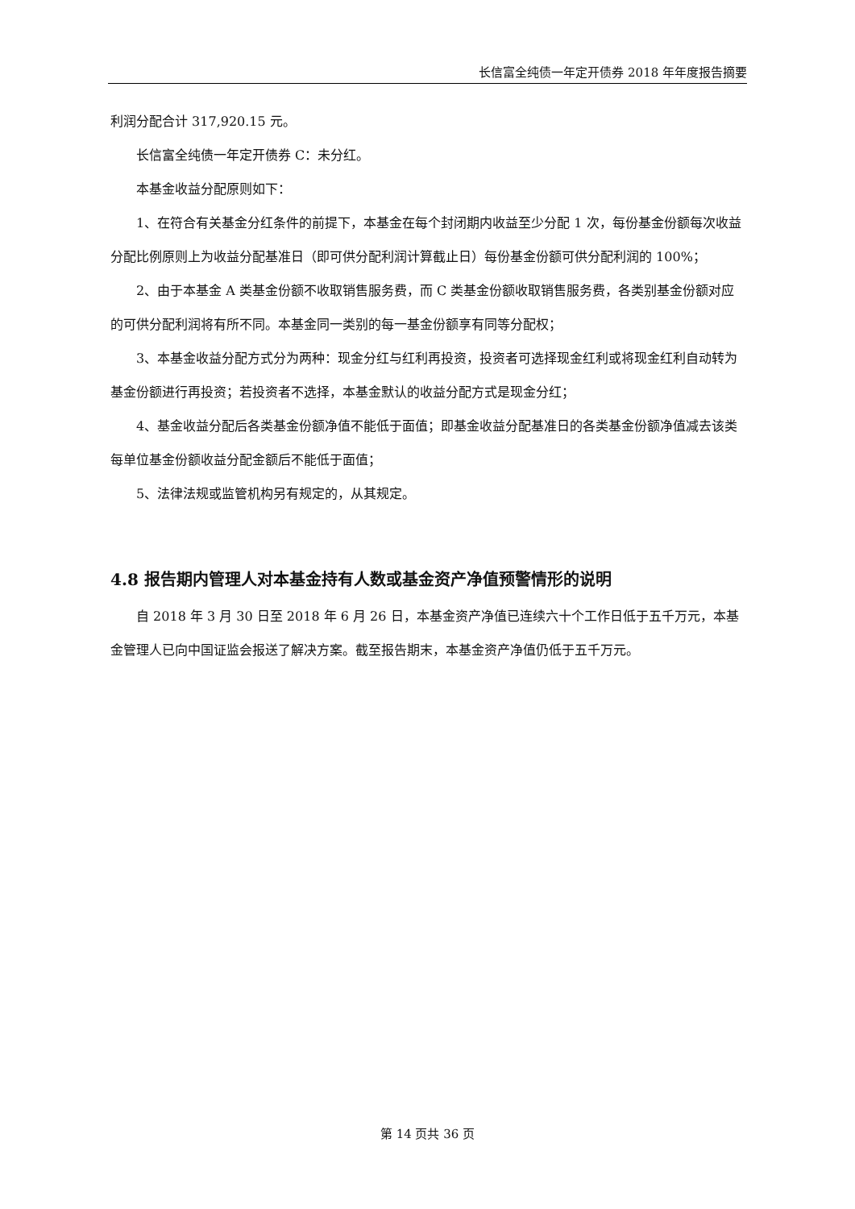长信富全纯债一年定开债券 2018 年年度报告摘要
利润分配合计 317,920.15 元。
长信富全纯债一年定开债券 C：未分红。
本基金收益分配原则如下：
1、在符合有关基金分红条件的前提下，本基金在每个封闭期内收益至少分配 1 次，每份基金份额每次收益分配比例原则上为收益分配基准日（即可供分配利润计算截止日）每份基金份额可供分配利润的 100%；
2、由于本基金 A 类基金份额不收取销售服务费，而 C 类基金份额收取销售服务费，各类别基金份额对应的可供分配利润将有所不同。本基金同一类别的每一基金份额享有同等分配权；
3、本基金收益分配方式分为两种：现金分红与红利再投资，投资者可选择现金红利或将现金红利自动转为基金份额进行再投资；若投资者不选择，本基金默认的收益分配方式是现金分红；
4、基金收益分配后各类基金份额净值不能低于面值；即基金收益分配基准日的各类基金份额净值减去该类每单位基金份额收益分配金额后不能低于面值；
5、法律法规或监管机构另有规定的，从其规定。
4.8 报告期内管理人对本基金持有人数或基金资产净值预警情形的说明
自 2018 年 3 月 30 日至 2018 年 6 月 26 日，本基金资产净值已连续六十个工作日低于五千万元，本基金管理人已向中国证监会报送了解决方案。截至报告期末，本基金资产净值仍低于五千万元。
第 14 页共 36 页